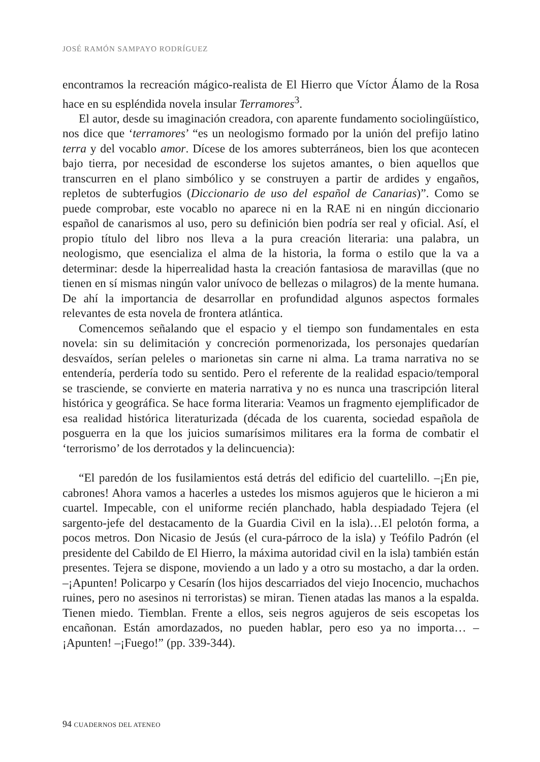JOSÉ RAMÓN SAMPAYO RODRÍGUEZ
encontramos la recreación mágico-realista de El Hierro que Víctor Álamo de la Rosa hace en su espléndida novela insular Terramores<sup>3</sup>.
El autor, desde su imaginación creadora, con aparente fundamento sociolingüístico, nos dice que ‘terramores’ “es un neologismo formado por la unión del prefijo latino terra y del vocablo amor. Dícese de los amores subterráneos, bien los que acontecen bajo tierra, por necesidad de esconderse los sujetos amantes, o bien aquellos que transcurren en el plano simbólico y se construyen a partir de ardides y engaños, repletos de subterfugios (Diccionario de uso del español de Canarias)”. Como se puede comprobar, este vocablo no aparece ni en la RAE ni en ningún diccionario español de canarismos al uso, pero su definición bien podría ser real y oficial. Así, el propio título del libro nos lleva a la pura creación literaria: una palabra, un neologismo, que esencializa el alma de la historia, la forma o estilo que la va a determinar: desde la hiperrealidad hasta la creación fantasiosa de maravillas (que no tienen en sí mismas ningún valor unívoco de bellezas o milagros) de la mente humana. De ahí la importancia de desarrollar en profundidad algunos aspectos formales relevantes de esta novela de frontera atlántica.
Comencemos señalando que el espacio y el tiempo son fundamentales en esta novela: sin su delimitación y concreción pormenorizada, los personajes quedarían desvaídos, serían peleles o marionetas sin carne ni alma. La trama narrativa no se entendería, perdería todo su sentido. Pero el referente de la realidad espacio/temporal se trasciende, se convierte en materia narrativa y no es nunca una trascripción literal histórica y geográfica. Se hace forma literaria: Veamos un fragmento ejemplificador de esa realidad histórica literaturizada (década de los cuarenta, sociedad española de posguerra en la que los juicios sumarísimos militares era la forma de combatir el ‘terrorismo’ de los derrotados y la delincuencia):
“El paredón de los fusilamientos está detrás del edificio del cuartelillo. –¡En pie, cabrones! Ahora vamos a hacerles a ustedes los mismos agujeros que le hicieron a mi cuartel. Impecable, con el uniforme recién planchado, habla despiadado Tejera (el sargento-jefe del destacamento de la Guardia Civil en la isla)…El pelotón forma, a pocos metros. Don Nicasio de Jesús (el cura-párroco de la isla) y Teófilo Padrón (el presidente del Cabildo de El Hierro, la máxima autoridad civil en la isla) también están presentes. Tejera se dispone, moviendo a un lado y a otro su mostacho, a dar la orden. –¡Apunten! Policarpo y Cesarín (los hijos descarriados del viejo Inocencio, muchachos ruines, pero no asesinos ni terroristas) se miran. Tienen atadas las manos a la espalda. Tienen miedo. Tiemblan. Frente a ellos, seis negros agujeros de seis escopetas los encañonan. Están amordazados, no pueden hablar, pero eso ya no importa… –¡Apunten! –¡Fuego!” (pp. 339-344).
94 CUADERNOS DEL ATENEO